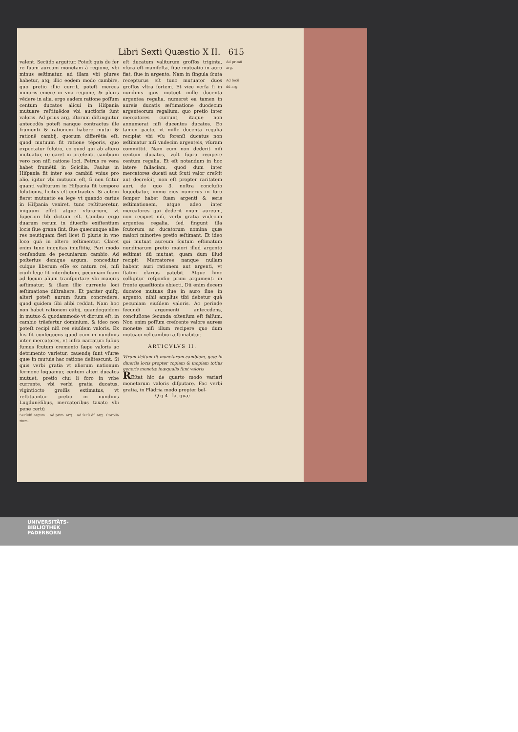Libri Sexti Quæstio X II. 615
valent. Secūdo arguitur. Poteſt quis de fer re ſuam auream monetam à regione, vbi minus æſtimatur, ad illam vbi plures habetur, atq; illic eodem modo cambire, quo pretio illic currit, poteſt merces minoris emere in vna regione, & pluris vēdere in alia, ergo eadem ratione poſſum centum ducatos alicui in Hiſpania mutuare reſtituēdos vbi auctioris ſunt valoris. Ad prius arg. iſtorum diſtinguitur antecedēs poteſt nanque contractus ille frumenti & rationem habere mutui & rationē cambij, quorum differētia eſt, quod mutuum fit ratione tēporis, quo expectatur ſolutio, eo quod qui ab altero mutuatur, re caret in præſenti, cambium vero non niſi ratione loci. Petrus re vera habet frumētū in Scicilia, Paulus in Hiſpania fit inter eos cambiū vnius pro alio. igitur vbi mutuum eſt, ſi non ſcitur quanti valiturum in Hiſpania ſit tempore ſolutionis, licitus eſt contractus. Si autem fieret mutuatio ea lege vt quando carius in Hiſpania veniret, tunc reſtitueretur, iniquum eſſet atque vſurarium, vt ſuperiori lib dictum eſt. Cambiū ergo duarum rerum in diuerſis exiſtentium locis ſiue grana ſint, ſiue quæcunque aliæ res neutiquam fieri licet ſi pluris in vno loco quā in altero æſtimentur. Claret enim tunc iniquitas iniuſtitię. Pari modo cenſendum de pecuniarum cambio. Ad poſterius denique argum. conceditur cuique liberum eſſe ex natura rei, niſi ciuili lege ſit interdictum, pecuniam ſuam ad locum alium tranſportare vbi maioris æſtimatur, & illam illic currente loci æſtimatione diſtrahere. Et pariter quiſq. alteri poteſt aurum ſuum concredere, quod quidem ſibi alibi reddat. Nam hoc non habet rationem cābij, quandoquidem in mutuo & quodammodo vt dictum eſt, in cambio trāsfertur dominium, & ideo non poteſt recipi niſi res eiuſdem valoris. Ex his ſit conſequens quod cum in nundinis inter mercatores, vt infra narraturi fuſius ſumus ſcutum cremento ſæpe valoris ac detrimento varietur, cauendę ſunt vſuræ quæ in mutuis hac ratione delitescunt. Si quis verbi gratia vt aliorum nationum ſermone loquamur, centum alteri ducatos mutuet, pretio ciui li foro in vrbe currente, vbi verbi gratia ducatus, vigintiocto groſſis extimatus, vt reſtituantur pretio in nundinis Lugdunēſibus, mercatoribus taxato vbi pene certū
Secūdū argum. · Ad prim. arg. · Ad ſecū dū arg · Corolla rium.
eſt ducatum valiturum groſſos triginta, vſura eſt manifeſta, ſiue mutuatio in auro fiat, ſiue in argento. Nam in ſingula ſcuta recepturus eſt tunc mutuator duos groſſos vltra ſortem. Et vice verſa ſi in nundinis quis mutuet mille ducenta argentea regalia, numeret ea tamen in aureis ducatis æſtimatione duodecim argenteorum regalium, quo pretio inter mercatores currunt, itaque non annumerat niſi ducentos ducatos. Eo tamen pacto, vt mille ducenta regalia recipiat vbi vſu forenſi ducatus non æſtimatur niſi vndecim argenteis, vſuram committit. Nam cum non dederit niſi centum ducatos, vult ſupra recipere centum regalia. Et eſt notandum in hoc latere fallaciam, quod dum inter mercatores ducati aut ſcuti valor creſcit aut decreſcit, non eſt propter raritatem auri, de quo 3. noſtra concluſio loquebatur, immo eius numerus in foro ſemper habet ſuam argenti & æris æſtimationem, atque adeo inter mercatores qui dederit vnum aureum, non recipiet niſi, verbi gratia vndecim argentea regalia, ſed fingunt illa ſcutorum ac ducatorum nomina quæ maiori minorive pretio æſtimant. Et ideo qui mutuat aureum ſcutum eſtimatum nundinarum pretio maiori illud argento æſtimat dū mutuat, quam dum illud recipit. Mercatores nanque nullam habent auri rationem aut argenti, vt ſtatim clarius patebit. Atque hinc colligitur reſponſio primi argumenti in fronte quæſtionis obiecti. Dū enim decem ducatos mutuas ſiue in auro ſiue in argento, nihil amplius tibi debetur quā pecuniam eiuſdem valoris. Ac perinde ſecundi argumenti antecedens, concluſione ſecunda oſtenſum eſt falſum. Non enim poſſum creſcente valore aureæ monetæ niſi illum recipere quo dum mutuaui vel cambiui æſtimabitur.
ARTICVLVS II.
Vtrum licitum ſit monetarum cambium, quæ in diuerſis locis propter copiam & inopiam totius generis monetæ inæqualis ſunt valoris
REſtat hic de quarto modo variari monetarum valoris diſputare. Fac verbi gratia, in Flādria modo propter bel-
Q q 4 la, quæ
Ad primū arg.
Ad ſecū dū arg.
UNIVERSITÄTS-
BIBLIOTHEK
PADERBORN